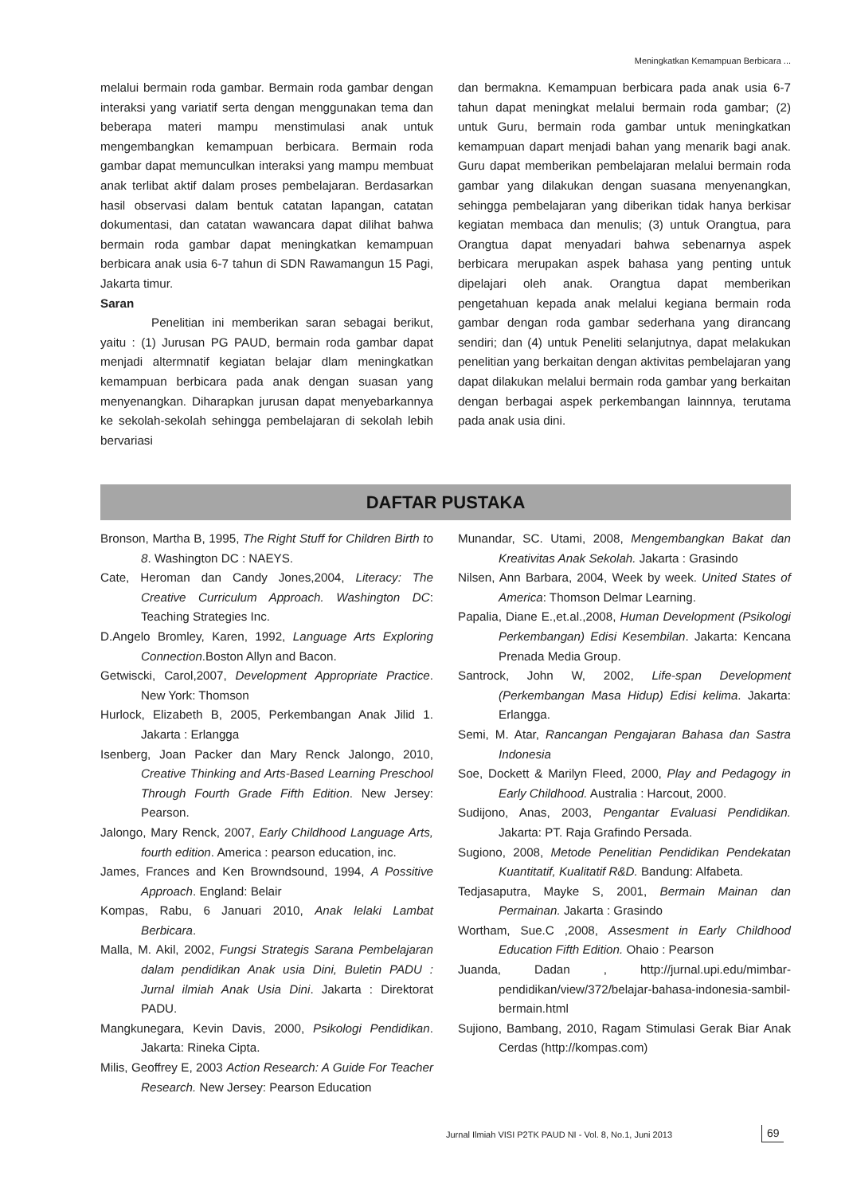Meningkatkan Kemampuan Berbicara ...
melalui bermain roda gambar. Bermain roda gambar dengan interaksi yang variatif serta dengan menggunakan tema dan beberapa materi mampu menstimulasi anak untuk mengembangkan kemampuan berbicara. Bermain roda gambar dapat memunculkan interaksi yang mampu membuat anak terlibat aktif dalam proses pembelajaran. Berdasarkan hasil observasi dalam bentuk catatan lapangan, catatan dokumentasi, dan catatan wawancara dapat dilihat bahwa bermain roda gambar dapat meningkatkan kemampuan berbicara anak usia 6-7 tahun di SDN Rawamangun 15 Pagi, Jakarta timur.
Saran
Penelitian ini memberikan saran sebagai berikut, yaitu : (1) Jurusan PG PAUD, bermain roda gambar dapat menjadi altermnatif kegiatan belajar dlam meningkatkan kemampuan berbicara pada anak dengan suasan yang menyenangkan. Diharapkan jurusan dapat menyebarkannya ke sekolah-sekolah sehingga pembelajaran di sekolah lebih bervariasi
dan bermakna. Kemampuan berbicara pada anak usia 6-7 tahun dapat meningkat melalui bermain roda gambar; (2) untuk Guru, bermain roda gambar untuk meningkatkan kemampuan dapart menjadi bahan yang menarik bagi anak. Guru dapat memberikan pembelajaran melalui bermain roda gambar yang dilakukan dengan suasana menyenangkan, sehingga pembelajaran yang diberikan tidak hanya berkisar kegiatan membaca dan menulis; (3) untuk Orangtua, para Orangtua dapat menyadari bahwa sebenarnya aspek berbicara merupakan aspek bahasa yang penting untuk dipelajari oleh anak. Orangtua dapat memberikan pengetahuan kepada anak melalui kegiana bermain roda gambar dengan roda gambar sederhana yang dirancang sendiri; dan (4) untuk Peneliti selanjutnya, dapat melakukan penelitian yang berkaitan dengan aktivitas pembelajaran yang dapat dilakukan melalui bermain roda gambar yang berkaitan dengan berbagai aspek perkembangan lainnnya, terutama pada anak usia dini.
DAFTAR PUSTAKA
Bronson, Martha B, 1995, The Right Stuff for Children Birth to 8. Washington DC : NAEYS.
Cate, Heroman dan Candy Jones,2004, Literacy: The Creative Curriculum Approach. Washington DC: Teaching Strategies Inc.
D.Angelo Bromley, Karen, 1992, Language Arts Exploring Connection.Boston Allyn and Bacon.
Getwiscki, Carol,2007, Development Appropriate Practice. New York: Thomson
Hurlock, Elizabeth B, 2005, Perkembangan Anak Jilid 1. Jakarta : Erlangga
Isenberg, Joan Packer dan Mary Renck Jalongo, 2010, Creative Thinking and Arts-Based Learning Preschool Through Fourth Grade Fifth Edition. New Jersey: Pearson.
Jalongo, Mary Renck, 2007, Early Childhood Language Arts, fourth edition. America : pearson education, inc.
James, Frances and Ken Browndsound, 1994, A Possitive Approach. England: Belair
Kompas, Rabu, 6 Januari 2010, Anak lelaki Lambat Berbicara.
Malla, M. Akil, 2002, Fungsi Strategis Sarana Pembelajaran dalam pendidikan Anak usia Dini, Buletin PADU : Jurnal ilmiah Anak Usia Dini. Jakarta : Direktorat PADU.
Mangkunegara, Kevin Davis, 2000, Psikologi Pendidikan. Jakarta: Rineka Cipta.
Milis, Geoffrey E, 2003 Action Research: A Guide For Teacher Research. New Jersey: Pearson Education
Munandar, SC. Utami, 2008, Mengembangkan Bakat dan Kreativitas Anak Sekolah. Jakarta : Grasindo
Nilsen, Ann Barbara, 2004, Week by week. United States of America: Thomson Delmar Learning.
Papalia, Diane E.,et.al.,2008, Human Development (Psikologi Perkembangan) Edisi Kesembilan. Jakarta: Kencana Prenada Media Group.
Santrock, John W, 2002, Life-span Development (Perkembangan Masa Hidup) Edisi kelima. Jakarta: Erlangga.
Semi, M. Atar, Rancangan Pengajaran Bahasa dan Sastra Indonesia
Soe, Dockett & Marilyn Fleed, 2000, Play and Pedagogy in Early Childhood. Australia : Harcout, 2000.
Sudijono, Anas, 2003, Pengantar Evaluasi Pendidikan. Jakarta: PT. Raja Grafindo Persada.
Sugiono, 2008, Metode Penelitian Pendidikan Pendekatan Kuantitatif, Kualitatif R&D. Bandung: Alfabeta.
Tedjasaputra, Mayke S, 2001, Bermain Mainan dan Permainan. Jakarta : Grasindo
Wortham, Sue.C ,2008, Assesment in Early Childhood Education Fifth Edition. Ohaio : Pearson
Juanda, Dadan , http://jurnal.upi.edu/mimbar-pendidikan/view/372/belajar-bahasa-indonesia-sambil-bermain.html
Sujiono, Bambang, 2010, Ragam Stimulasi Gerak Biar Anak Cerdas (http://kompas.com)
Jurnal Ilmiah VISI P2TK PAUD NI - Vol. 8, No.1, Juni 2013
69